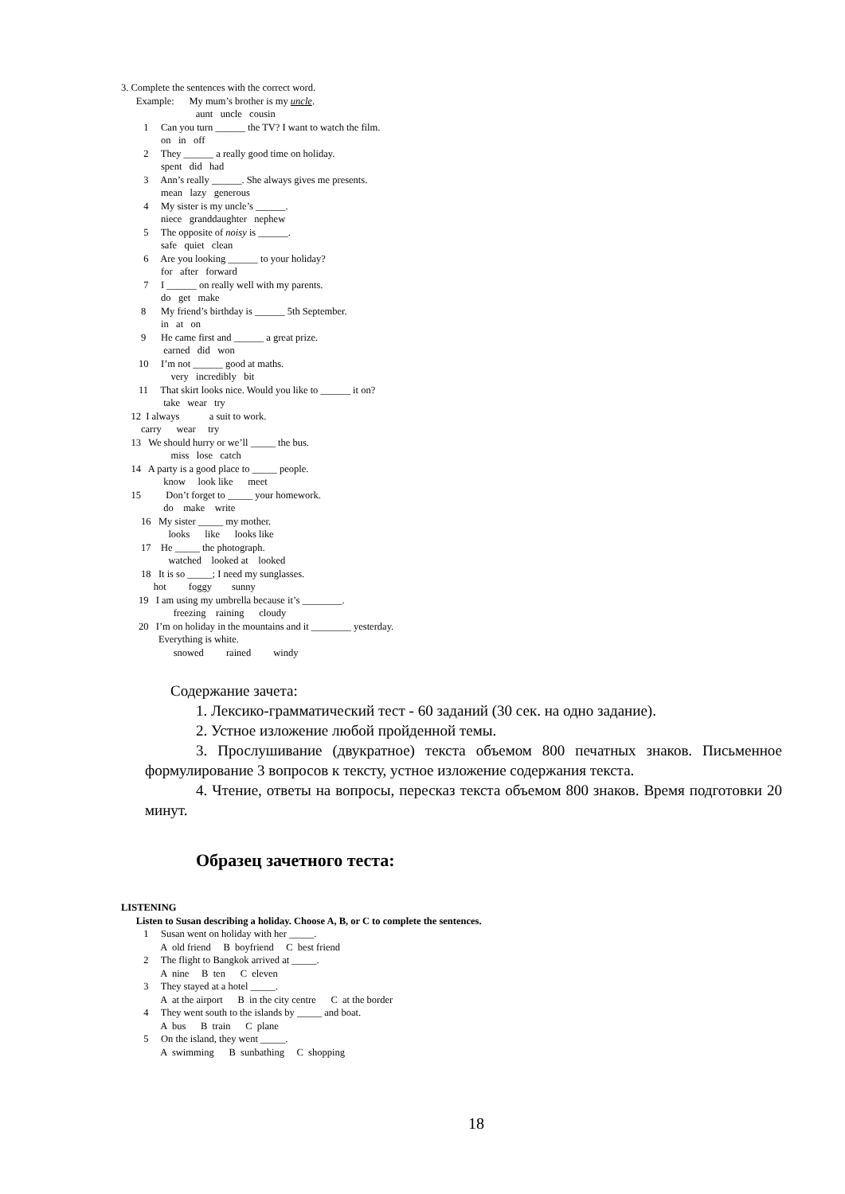3. Complete the sentences with the correct word.
Example: My mum’s brother is my uncle.
aunt uncle cousin
1 Can you turn ______ the TV? I want to watch the film.
on in off
2 They ______ a really good time on holiday.
spent did had
3 Ann’s really ______. She always gives me presents.
mean lazy generous
4 My sister is my uncle’s ______.
niece granddaughter nephew
5 The opposite of noisy is ______.
safe quiet clean
6 Are you looking ______ to your holiday?
for after forward
7 I ______ on really well with my parents.
do get make
8 My friend’s birthday is ______ 5th September.
in at on
9 He came first and ______ a great prize.
earned did won
10 I’m not ______ good at maths.
very incredibly bit
11 That skirt looks nice. Would you like to ______ it on?
take wear try
12 I always a suit to work.
carry wear try
13 We should hurry or we’ll _____ the bus.
miss lose catch
14 A party is a good place to _____ people.
know look like meet
15 Don’t forget to _____ your homework.
do make write
16 My sister _____ my mother.
looks like looks like
17 He _____ the photograph.
watched looked at looked
18 It is so _____; I need my sunglasses.
hot foggy sunny
19 I am using my umbrella because it’s ________.
freezing raining cloudy
20 I’m on holiday in the mountains and it ________ yesterday.
Everything is white.
snowed rained windy
Содержание зачета:
1. Лексико-грамматический тест - 60 заданий (30 сек. на одно задание).
2. Устное изложение любой пройденной темы.
3. Прослушивание (двукратное) текста объемом 800 печатных знаков. Письменное формулирование 3 вопросов к тексту, устное изложение содержания текста.
4. Чтение, ответы на вопросы, пересказ текста объемом 800 знаков. Время подготовки 20 минут.
Образец зачетного теста:
LISTENING
Listen to Susan describing a holiday. Choose A, B, or C to complete the sentences.
1 Susan went on holiday with her _____.
A old friend B boyfriend C best friend
2 The flight to Bangkok arrived at _____.
A nine B ten C eleven
3 They stayed at a hotel _____.
A at the airport B in the city centre C at the border
4 They went south to the islands by _____ and boat.
A bus B train C plane
5 On the island, they went _____.
A swimming B sunbathing C shopping
18